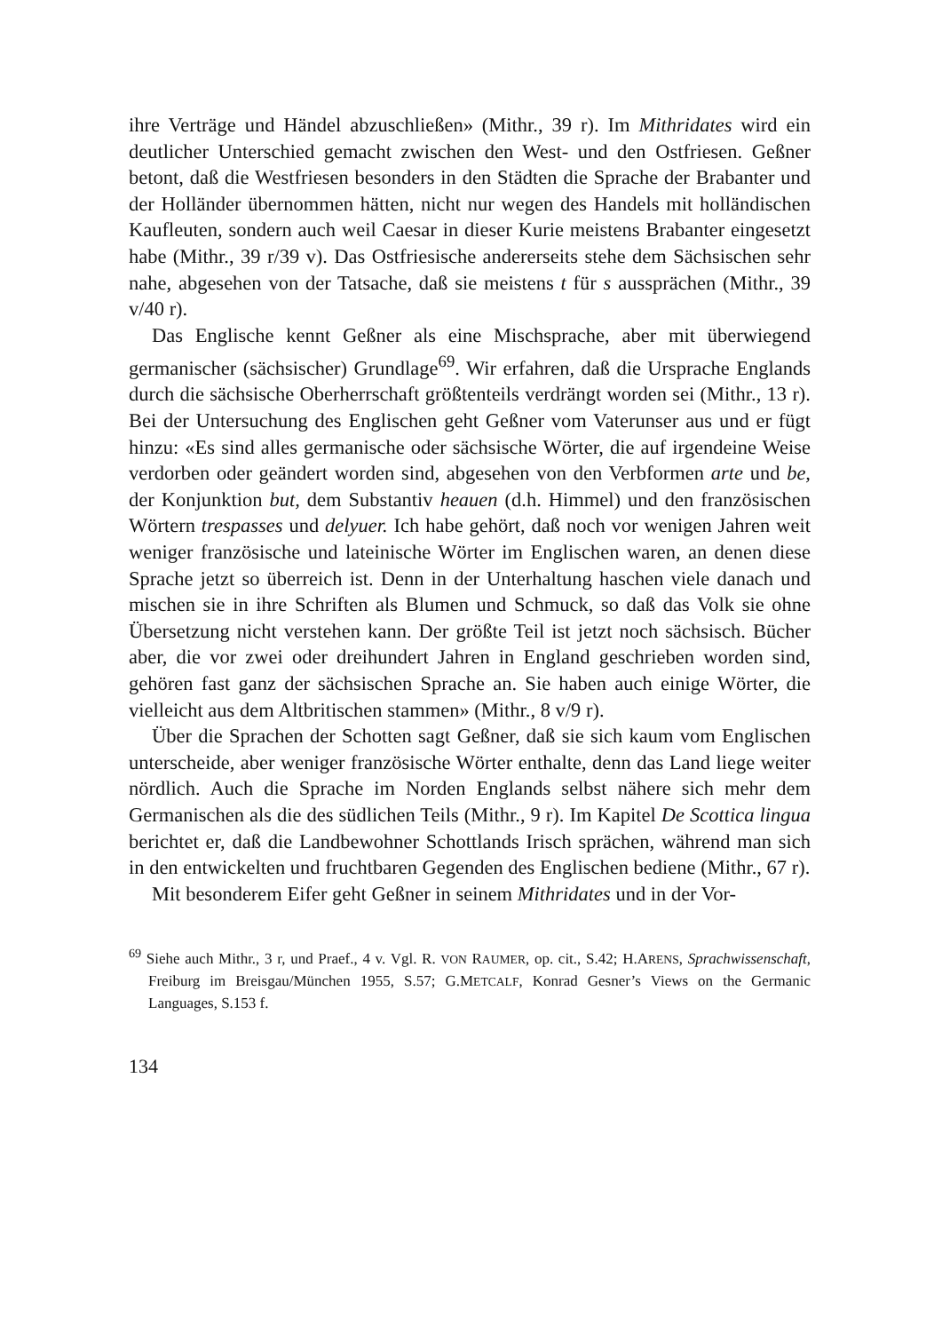ihre Verträge und Händel abzuschließen» (Mithr., 39 r). Im Mithridates wird ein deutlicher Unterschied gemacht zwischen den West- und den Ostfriesen. Geßner betont, daß die Westfriesen besonders in den Städten die Sprache der Brabanter und der Holländer übernommen hätten, nicht nur wegen des Handels mit holländischen Kaufleuten, sondern auch weil Caesar in dieser Kurie meistens Brabanter eingesetzt habe (Mithr., 39 r/39 v). Das Ostfriesische andererseits stehe dem Sächsischen sehr nahe, abgesehen von der Tatsache, daß sie meistens t für s aussprächen (Mithr., 39 v/40 r).
Das Englische kennt Geßner als eine Mischsprache, aber mit überwiegend germanischer (sächsischer) Grundlage<sup>69</sup>. Wir erfahren, daß die Ursprache Englands durch die sächsische Oberherrschaft größtenteils verdrängt worden sei (Mithr., 13 r). Bei der Untersuchung des Englischen geht Geßner vom Vaterunser aus und er fügt hinzu: «Es sind alles germanische oder sächsische Wörter, die auf irgendeine Weise verdorben oder geändert worden sind, abgesehen von den Verbformen arte und be, der Konjunktion but, dem Substantiv heauen (d.h. Himmel) und den französischen Wörtern trespasses und delyuer. Ich habe gehört, daß noch vor wenigen Jahren weit weniger französische und lateinische Wörter im Englischen waren, an denen diese Sprache jetzt so überreich ist. Denn in der Unterhaltung haschen viele danach und mischen sie in ihre Schriften als Blumen und Schmuck, so daß das Volk sie ohne Übersetzung nicht verstehen kann. Der größte Teil ist jetzt noch sächsisch. Bücher aber, die vor zwei oder dreihundert Jahren in England geschrieben worden sind, gehören fast ganz der sächsischen Sprache an. Sie haben auch einige Wörter, die vielleicht aus dem Altbritischen stammen» (Mithr., 8 v/9 r).
Über die Sprachen der Schotten sagt Geßner, daß sie sich kaum vom Englischen unterscheide, aber weniger französische Wörter enthalte, denn das Land liege weiter nördlich. Auch die Sprache im Norden Englands selbst nähere sich mehr dem Germanischen als die des südlichen Teils (Mithr., 9 r). Im Kapitel De Scottica lingua berichtet er, daß die Landbewohner Schottlands Irisch sprächen, während man sich in den entwickelten und fruchtbaren Gegenden des Englischen bediene (Mithr., 67 r).
Mit besonderem Eifer geht Geßner in seinem Mithridates und in der Vor-
<sup>69</sup> Siehe auch Mithr., 3 r, und Praef., 4 v. Vgl. R. VON RAUMER, op. cit., S.42; H.ARENS, Sprachwissenschaft, Freiburg im Breisgau/München 1955, S.57; G.METCALF, Konrad Gesner’s Views on the Germanic Languages, S.153 f.
134